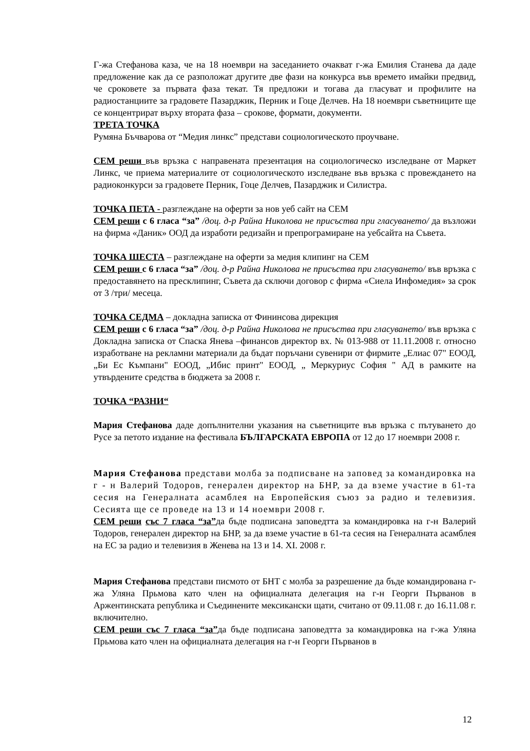Г-жа Стефанова каза, че на 18 ноември на заседанието очакват г-жа Емилия Станева да даде предложение как да се разположат другите две фази на конкурса във времето имайки предвид, че сроковете за първата фаза текат. Тя предложи и тогава да гласуват и профилите на радиостанциите за градовете Пазарджик, Перник и Гоце Делчев. На 18 ноември съветниците ще се концентрират върху втората фаза – срокове, формати, документи.
ТРЕТА ТОЧКА
Румяна Бъчварова от “Медия линкс” представи социологическото проучване.
СЕМ реши във връзка с направената презентация на социологическо изследване от Маркет Линкс, че приема материалите от социологическото изследване във връзка с провеждането на радиоконкурси за градовете Перник, Гоце Делчев, Пазарджик и Силистра.
ТОЧКА ПЕТА - разглеждане на оферти за нов уеб сайт на СЕМ
СЕМ реши с 6 гласа “за” /доц. д-р Райна Николова не присъства при гласуването/ да възложи на фирма «Даник» ООД да изработи редизайн и препрограмиране на уебсайта на Съвета.
ТОЧКА ШЕСТА – разглеждане на оферти за медия клипинг на СЕМ
СЕМ реши с 6 гласа “за” /доц. д-р Райна Николова не присъства при гласуването/ във връзка с предоставянето на пресклипинг, Съвета да сключи договор с фирма «Сиела Инфомедия» за срок от 3 /три/ месеца.
ТОЧКА СЕДМА – докладна записка от Фининсова дирекция
СЕМ реши с 6 гласа “за” /доц. д-р Райна Николова не присъства при гласуването/ във връзка с Докладна записка от Спаска Янева –финансов директор вх. № 013-988 от 11.11.2008 г. относно изработване на рекламни материали да бъдат поръчани сувенири от фирмите „Елиас 07" ЕООД, „Би Ес Къмпани" ЕООД, „Ибис принт" ЕООД, „ Меркуриус София " АД в рамките на утвърдените средства в бюджета за 2008 г.
ТОЧКА “РАЗНИ“
Мария Стефанова даде допълнителни указания на съветниците във връзка с пътуването до Русе за петото издание на фестивала БЪЛГАРСКАТА ЕВРОПА от 12 до 17 ноември 2008 г.
Мария Стефанова представи молба за подписване на заповед за командировка на г - н Валерий Тодоров, генерален директор на БНР, за да вземе участие в 61-та сесия на Генералната асамблея на Европейския съюз за радио и телевизия. Сесията ще се проведе на 13 и 14 ноември 2008 г.
СЕМ реши със 7 гласа “за”да бъде подписана заповедтта за командировка на г-н Валерий Тодоров, генерален директор на БНР, за да вземе участие в 61-та сесия на Генералната асамблея на ЕС за радио и телевизия в Женева на 13 и 14. XI. 2008 г.
Мария Стефанова представи писмото от БНТ с молба за разрешение да бъде командирована г-жа Уляна Прьмова като член на официалната делегация на г-н Георги Първанов в Аржентинската република и Съединените мексикански щати, считано от 09.11.08 г. до 16.11.08 г. включително.
СЕМ реши със 7 гласа “за”да бъде подписана заповедтта за командировка на г-жа Уляна Прьмова като член на официалната делегация на г-н Георги Първанов в
12